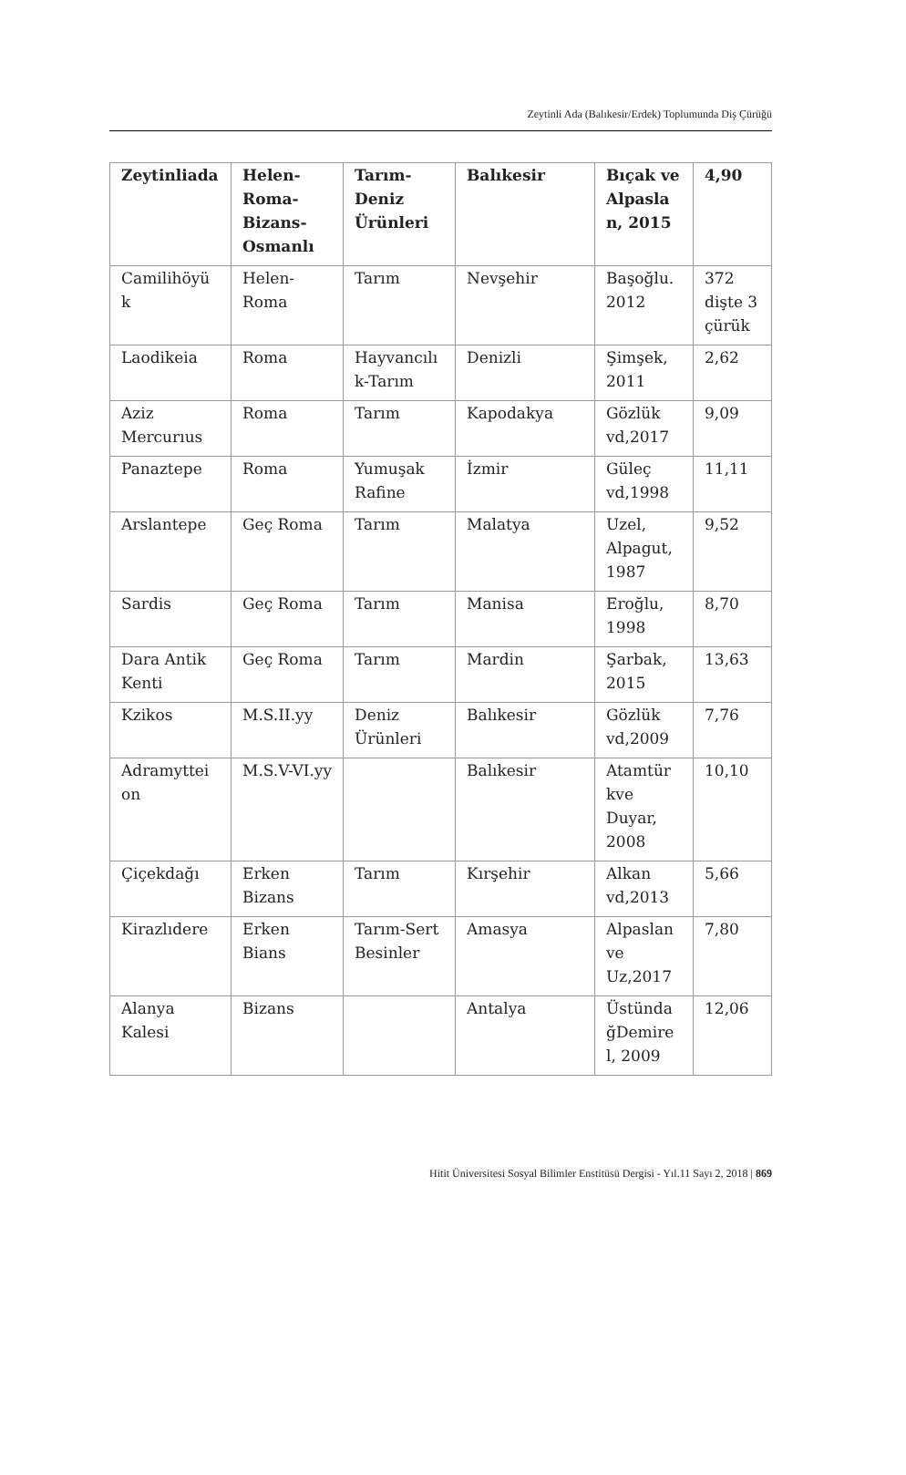Zeytinli Ada (Balıkesir/Erdek) Toplumunda Diş Çürüğü
| Zeytinliada | Helen-Roma-Bizans-Osmanlı | Tarım-Deniz Ürünleri | Balıkesir | Bıçak ve Alpasla n, 2015 | 4,90 |
| --- | --- | --- | --- | --- | --- |
| Camilihöyü k | Helen-Roma | Tarım | Nevşehir | Başoğlu. 2012 | 372 dişte 3 çürük |
| Laodikeia | Roma | Hayvancılı k-Tarım | Denizli | Şimşek, 2011 | 2,62 |
| Aziz Mercurıus | Roma | Tarım | Kapodakya | Gözlük vd,2017 | 9,09 |
| Panaztepe | Roma | Yumuşak Rafine | İzmir | Güleç vd,1998 | 11,11 |
| Arslantepe | Geç Roma | Tarım | Malatya | Uzel, Alpagut, 1987 | 9,52 |
| Sardis | Geç Roma | Tarım | Manisa | Eroğlu, 1998 | 8,70 |
| Dara Antik Kenti | Geç Roma | Tarım | Mardin | Şarbak, 2015 | 13,63 |
| Kzikos | M.S.II.yy | Deniz Ürünleri | Balıkesir | Gözlük vd,2009 | 7,76 |
| Adramyttei on | M.S.V-VI.yy | | Balıkesir | Atamtür kve Duyar, 2008 | 10,10 |
| Çiçekdağı | Erken Bizans | Tarım | Kırşehir | Alkan vd,2013 | 5,66 |
| Kirazlıdere | Erken Bians | Tarım-Sert Besinler | Amasya | Alpaslan ve Uz,2017 | 7,80 |
| Alanya Kalesi | Bizans | | Antalya | Üstünda ğDemire l, 2009 | 12,06 |
Hitit Üniversitesi Sosyal Bilimler Enstitüsü Dergisi - Yıl.11 Sayı 2, 2018 | 869